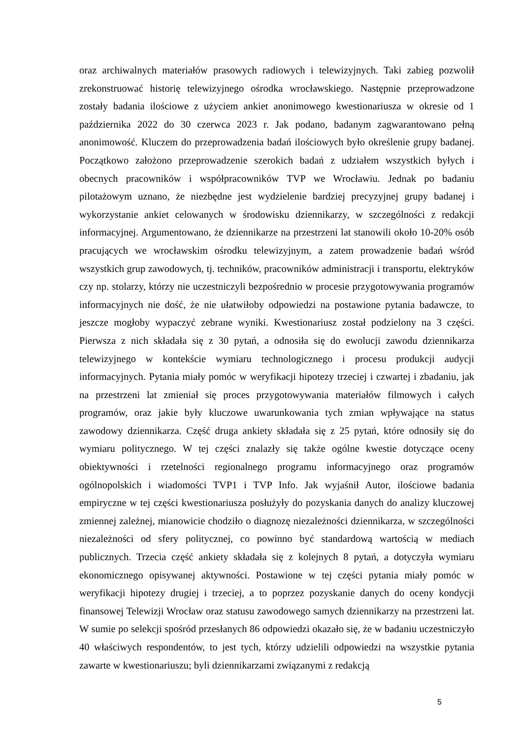oraz archiwalnych materiałów prasowych radiowych i telewizyjnych. Taki zabieg pozwolił zrekonstruować historię telewizyjnego ośrodka wrocławskiego. Następnie przeprowadzone zostały badania ilościowe z użyciem ankiet anonimowego kwestionariusza w okresie od 1 października 2022 do 30 czerwca 2023 r. Jak podano, badanym zagwarantowano pełną anonimowość. Kluczem do przeprowadzenia badań ilościowych było określenie grupy badanej. Początkowo założono przeprowadzenie szerokich badań z udziałem wszystkich byłych i obecnych pracowników i współpracowników TVP we Wrocławiu. Jednak po badaniu pilotażowym uznano, że niezbędne jest wydzielenie bardziej precyzyjnej grupy badanej i wykorzystanie ankiet celowanych w środowisku dziennikarzy, w szczególności z redakcji informacyjnej. Argumentowano, że dziennikarze na przestrzeni lat stanowili około 10-20% osób pracujących we wrocławskim ośrodku telewizyjnym, a zatem prowadzenie badań wśród wszystkich grup zawodowych, tj. techników, pracowników administracji i transportu, elektryków czy np. stolarzy, którzy nie uczestniczyli bezpośrednio w procesie przygotowywania programów informacyjnych nie dość, że nie ułatwiłoby odpowiedzi na postawione pytania badawcze, to jeszcze mogłoby wypaczyć zebrane wyniki. Kwestionariusz został podzielony na 3 części. Pierwsza z nich składała się z 30 pytań, a odnosiła się do ewolucji zawodu dziennikarza telewizyjnego w kontekście wymiaru technologicznego i procesu produkcji audycji informacyjnych. Pytania miały pomóc w weryfikacji hipotezy trzeciej i czwartej i zbadaniu, jak na przestrzeni lat zmieniał się proces przygotowywania materiałów filmowych i całych programów, oraz jakie były kluczowe uwarunkowania tych zmian wpływające na status zawodowy dziennikarza. Część druga ankiety składała się z 25 pytań, które odnosiły się do wymiaru politycznego. W tej części znalazły się także ogólne kwestie dotyczące oceny obiektywności i rzetelności regionalnego programu informacyjnego oraz programów ogólnopolskich i wiadomości TVP1 i TVP Info. Jak wyjaśnił Autor, ilościowe badania empiryczne w tej części kwestionariusza posłużyły do pozyskania danych do analizy kluczowej zmiennej zależnej, mianowicie chodziło o diagnozę niezależności dziennikarza, w szczególności niezależności od sfery politycznej, co powinno być standardową wartością w mediach publicznych. Trzecia część ankiety składała się z kolejnych 8 pytań, a dotyczyła wymiaru ekonomicznego opisywanej aktywności. Postawione w tej części pytania miały pomóc w weryfikacji hipotezy drugiej i trzeciej, a to poprzez pozyskanie danych do oceny kondycji finansowej Telewizji Wrocław oraz statusu zawodowego samych dziennikarzy na przestrzeni lat. W sumie po selekcji spośród przesłanych 86 odpowiedzi okazało się, że w badaniu uczestniczyło 40 właściwych respondentów, to jest tych, którzy udzielili odpowiedzi na wszystkie pytania zawarte w kwestionariuszu; byli dziennikarzami związanymi z redakcją
5